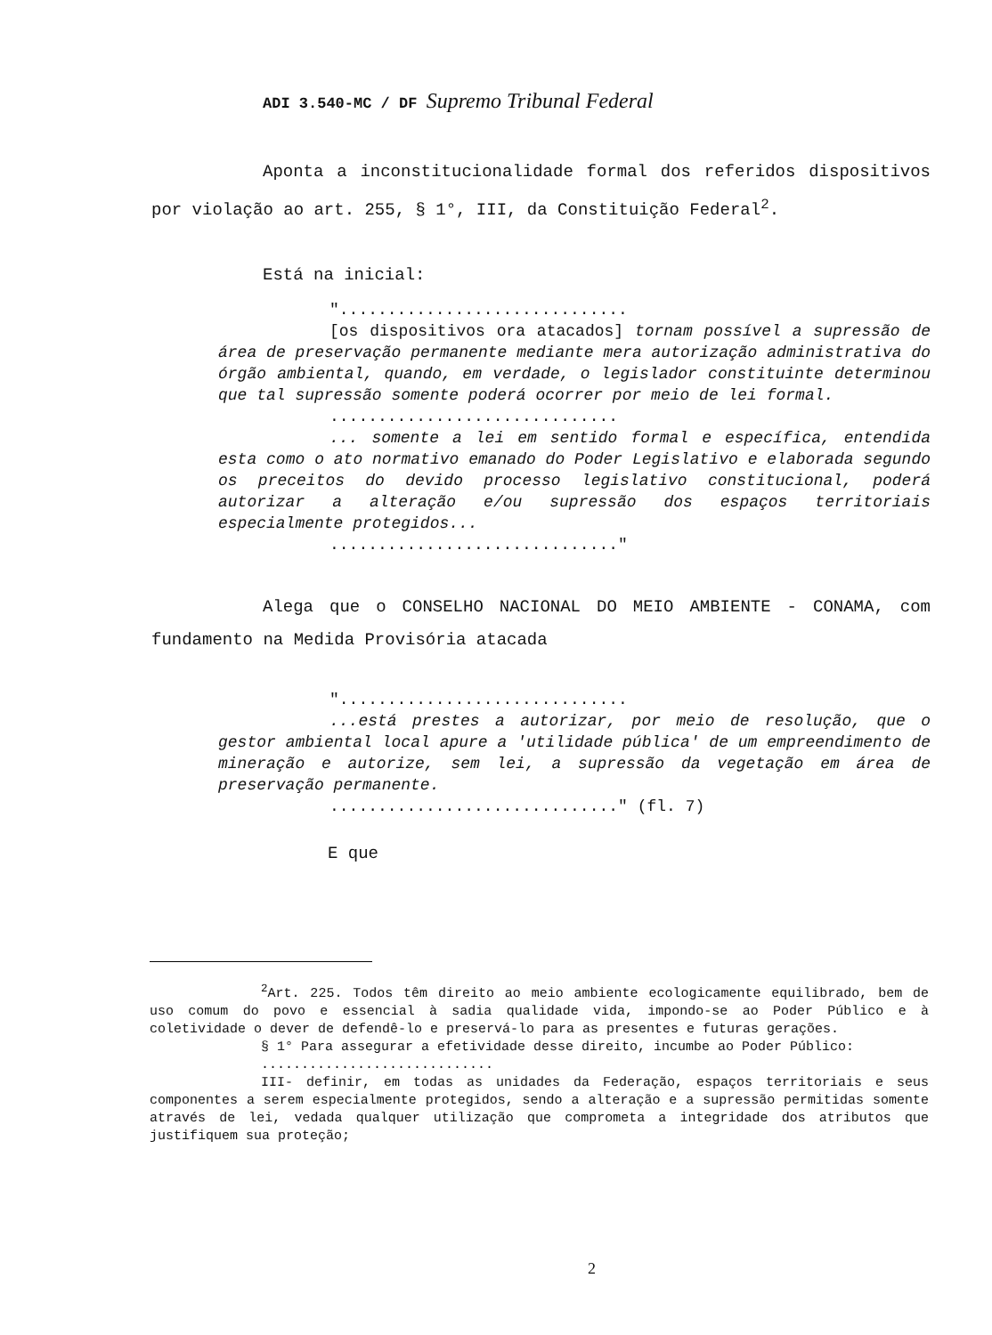ADI 3.540-MC / DF Supremo Tribunal Federal
Aponta a inconstitucionalidade formal dos referidos dispositivos por violação ao art. 255, § 1°, III, da Constituição Federal<sup>2</sup>.
Está na inicial:
"..............................
[os dispositivos ora atacados] tornam possível a supressão de área de preservação permanente mediante mera autorização administrativa do órgão ambiental, quando, em verdade, o legislador constituinte determinou que tal supressão somente poderá ocorrer por meio de lei formal.
..............................
... somente a lei em sentido formal e específica, entendida esta como o ato normativo emanado do Poder Legislativo e elaborada segundo os preceitos do devido processo legislativo constitucional, poderá autorizar a alteração e/ou supressão dos espaços territoriais especialmente protegidos...
.............................."
Alega que o CONSELHO NACIONAL DO MEIO AMBIENTE - CONAMA, com fundamento na Medida Provisória atacada
"..............................
...está prestes a autorizar, por meio de resolução, que o gestor ambiental local apure a 'utilidade pública' de um empreendimento de mineração e autorize, sem lei, a supressão da vegetação em área de preservação permanente.
.............................." (fl. 7)
E que
<sup>2</sup> Art. 225. Todos têm direito ao meio ambiente ecologicamente equilibrado, bem de uso comum do povo e essencial à sadia qualidade vida, impondo-se ao Poder Público e à coletividade o dever de defendê-lo e preservá-lo para as presentes e futuras gerações.
§ 1° Para assegurar a efetividade desse direito, incumbe ao Poder Público:
.............................
III- definir, em todas as unidades da Federação, espaços territoriais e seus componentes a serem especialmente protegidos, sendo a alteração e a supressão permitidas somente através de lei, vedada qualquer utilização que comprometa a integridade dos atributos que justifiquem sua proteção;
2